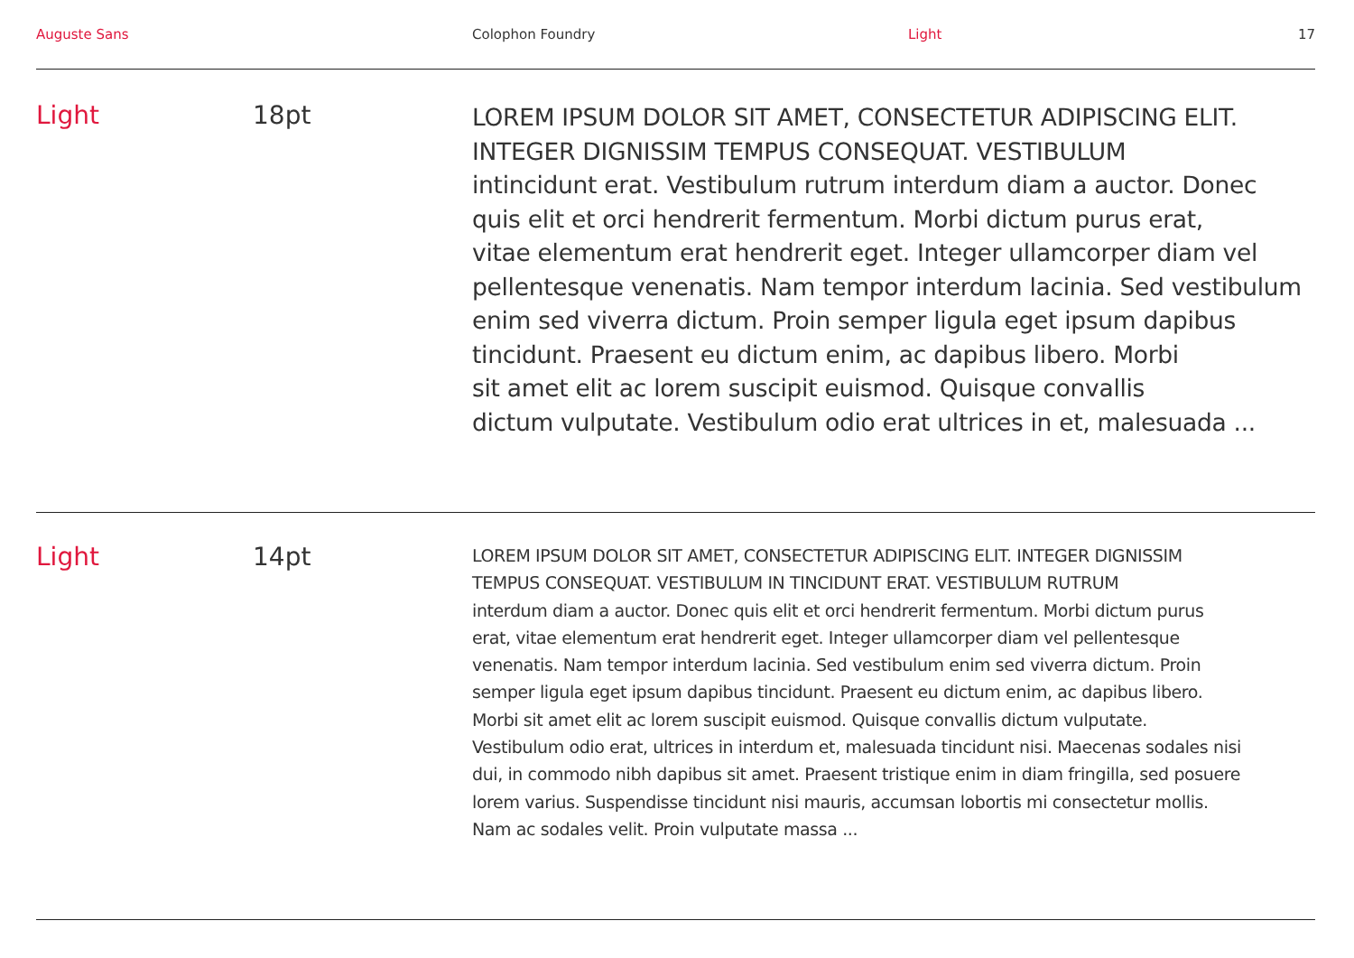Auguste Sans Colophon Foundry Light 17
Light 18pt
LOREM IPSUM DOLOR SIT AMET, CONSECTETUR ADIPISCING ELIT.
INTEGER DIGNISSIM TEMPUS CONSEQUAT. VESTIBULUM
intincidunt erat. Vestibulum rutrum interdum diam a auctor. Donec
quis elit et orci hendrerit fermentum. Morbi dictum purus erat,
vitae elementum erat hendrerit eget. Integer ullamcorper diam vel
pellentesque venenatis. Nam tempor interdum lacinia. Sed vestibulum
enim sed viverra dictum. Proin semper ligula eget ipsum dapibus
tincidunt. Praesent eu dictum enim, ac dapibus libero. Morbi
sit amet elit ac lorem suscipit euismod. Quisque convallis
dictum vulputate. Vestibulum odio erat ultrices in et, malesuada ...
Light 14pt
LOREM IPSUM DOLOR SIT AMET, CONSECTETUR ADIPISCING ELIT. INTEGER DIGNISSIM
TEMPUS CONSEQUAT. VESTIBULUM IN TINCIDUNT ERAT. VESTIBULUM RUTRUM
interdum diam a auctor. Donec quis elit et orci hendrerit fermentum. Morbi dictum purus
erat, vitae elementum erat hendrerit eget. Integer ullamcorper diam vel pellentesque
venenatis. Nam tempor interdum lacinia. Sed vestibulum enim sed viverra dictum. Proin
semper ligula eget ipsum dapibus tincidunt. Praesent eu dictum enim, ac dapibus libero.
Morbi sit amet elit ac lorem suscipit euismod. Quisque convallis dictum vulputate.
Vestibulum odio erat, ultrices in interdum et, malesuada tincidunt nisi. Maecenas sodales nisi
dui, in commodo nibh dapibus sit amet. Praesent tristique enim in diam fringilla, sed posuere
lorem varius. Suspendisse tincidunt nisi mauris, accumsan lobortis mi consectetur mollis.
Nam ac sodales velit. Proin vulputate massa ...